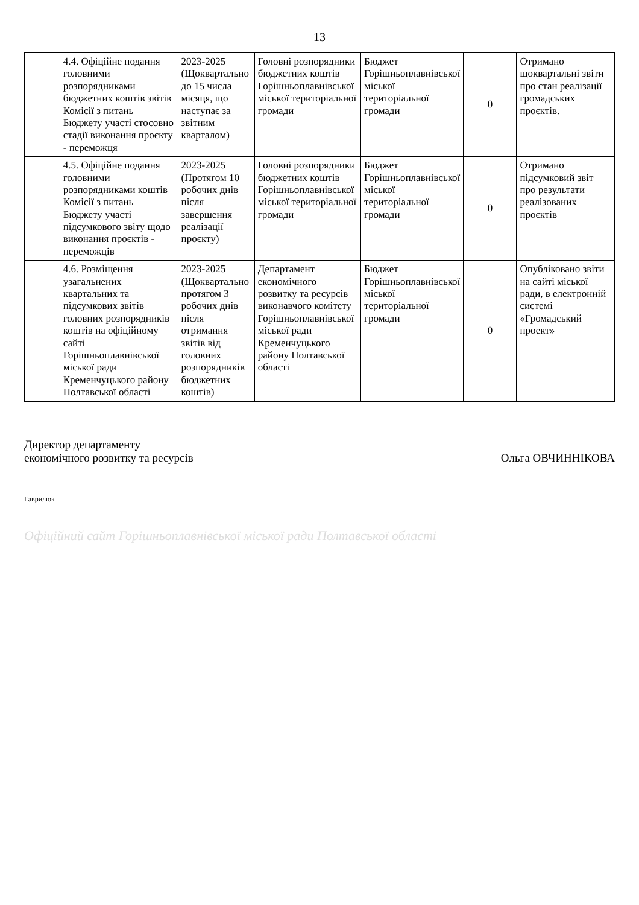13
| | 4.4. Офіційне подання головними розпорядниками бюджетних коштів звітів Комісії з питань Бюджету участі стосовно стадії виконання проєкту - переможця | 2023-2025 (Щоквартально до 15 числа місяця, що наступає за звітним кварталом) | Головні розпорядники бюджетних коштів Горішньоплавнівської міської територіальної громади | Бюджет Горішньоплавнівської міської територіальної громади | 0 | Отримано щоквартальні звіти про стан реалізації громадських проєктів. |
| | 4.5. Офіційне подання головними розпорядниками коштів Комісії з питань Бюджету участі підсумкового звіту щодо виконання проєктів - переможців | 2023-2025 (Протягом 10 робочих днів після завершення реалізації проєкту) | Головні розпорядники бюджетних коштів Горішньоплавнівської міської територіальної громади | Бюджет Горішньоплавнівської міської територіальної громади | 0 | Отримано підсумковий звіт про результати реалізованих проєктів |
| | 4.6. Розміщення узагальнених квартальних та підсумкових звітів головних розпорядників коштів на офіційному сайті Горішньоплавнівської міської ради Кременчуцького району Полтавської області | 2023-2025 (Щоквартально протягом 3 робочих днів після отримання звітів від головних розпорядників бюджетних коштів) | Департамент економічного розвитку та ресурсів виконавчого комітету Горішньоплавнівської міської ради Кременчуцького району Полтавської області | Бюджет Горішньоплавнівської міської територіальної громади | 0 | Опубліковано звіти на сайті міської ради, в електронній системі «Громадський проект» |
Директор департаменту
економічного розвитку та ресурсів
Ольга ОВЧИННІКОВА
Гаврилюк
Офіційний сайт Горішньоплавнівської міської ради Полтавської області